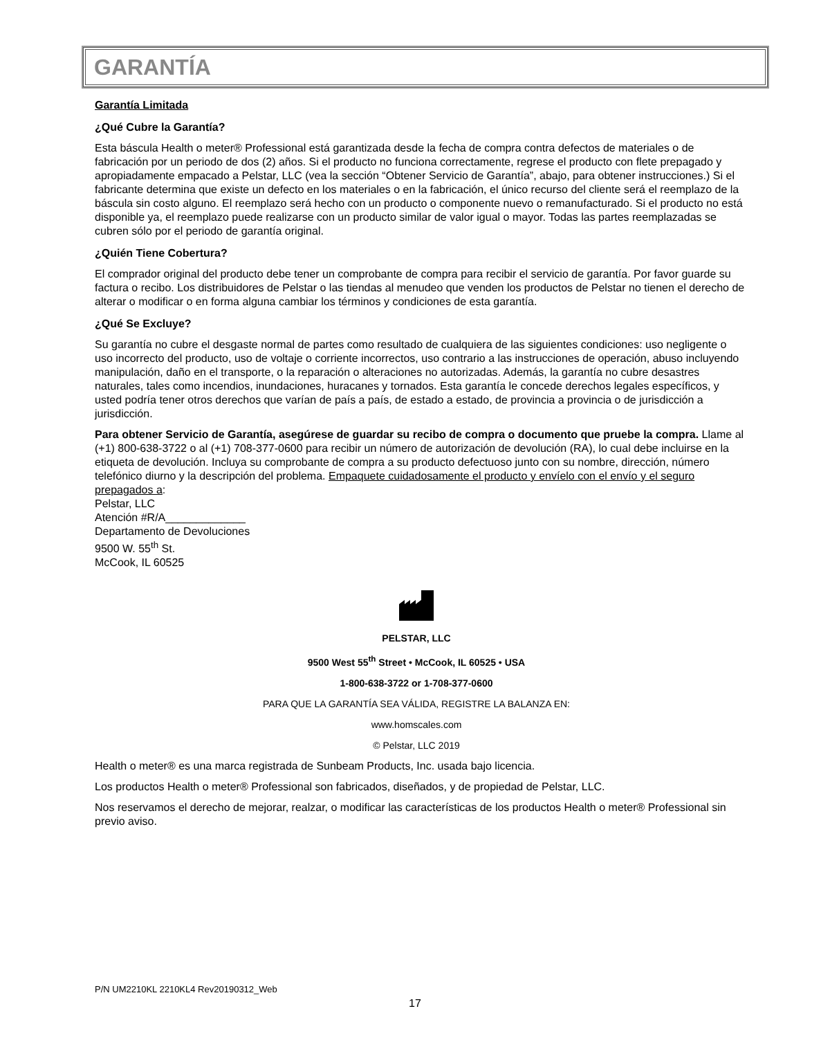GARANTÍA
Garantía Limitada
¿Qué Cubre la Garantía?
Esta báscula Health o meter® Professional está garantizada desde la fecha de compra contra defectos de materiales o de fabricación por un periodo de dos (2) años. Si el producto no funciona correctamente, regrese el producto con flete prepagado y apropiadamente empacado a Pelstar, LLC (vea la sección “Obtener Servicio de Garantía”, abajo, para obtener instrucciones.) Si el fabricante determina que existe un defecto en los materiales o en la fabricación, el único recurso del cliente será el reemplazo de la báscula sin costo alguno. El reemplazo será hecho con un producto o componente nuevo o remanufacturado. Si el producto no está disponible ya, el reemplazo puede realizarse con un producto similar de valor igual o mayor. Todas las partes reemplazadas se cubren sólo por el periodo de garantía original.
¿Quién Tiene Cobertura?
El comprador original del producto debe tener un comprobante de compra para recibir el servicio de garantía. Por favor guarde su factura o recibo. Los distribuidores de Pelstar o las tiendas al menudeo que venden los productos de Pelstar no tienen el derecho de alterar o modificar o en forma alguna cambiar los términos y condiciones de esta garantía.
¿Qué Se Excluye?
Su garantía no cubre el desgaste normal de partes como resultado de cualquiera de las siguientes condiciones: uso negligente o uso incorrecto del producto, uso de voltaje o corriente incorrectos, uso contrario a las instrucciones de operación, abuso incluyendo manipulación, daño en el transporte, o la reparación o alteraciones no autorizadas. Además, la garantía no cubre desastres naturales, tales como incendios, inundaciones, huracanes y tornados. Esta garantía le concede derechos legales específicos, y usted podría tener otros derechos que varían de país a país, de estado a estado, de provincia a provincia o de jurisdicción a jurisdicción.
Para obtener Servicio de Garantía, asegúrese de guardar su recibo de compra o documento que pruebe la compra. Llame al (+1) 800-638-3722 o al (+1) 708-377-0600 para recibir un número de autorización de devolución (RA), lo cual debe incluirse en la etiqueta de devolución. Incluya su comprobante de compra a su producto defectuoso junto con su nombre, dirección, número telefónico diurno y la descripción del problema. Empaquete cuidadosamente el producto y envíelo con el envío y el seguro prepagados a:
Pelstar, LLC
Atención #R/A_____________
Departamento de Devoluciones
9500 W. 55<sup>th</sup> St.
McCook, IL 60525
PELSTAR, LLC
9500 West 55<sup>th</sup> Street • McCook, IL 60525 • USA
1-800-638-3722 or 1-708-377-0600
PARA QUE LA GARANTÍA SEA VÁLIDA, REGISTRE LA BALANZA EN:
www.homscales.com
© Pelstar, LLC 2019
Health o meter® es una marca registrada de Sunbeam Products, Inc. usada bajo licencia.
Los productos Health o meter® Professional son fabricados, diseñados, y de propiedad de Pelstar, LLC.
Nos reservamos el derecho de mejorar, realzar, o modificar las características de los productos Health o meter® Professional sin previo aviso.
P/N UM2210KL 2210KL4 Rev20190312_Web
17